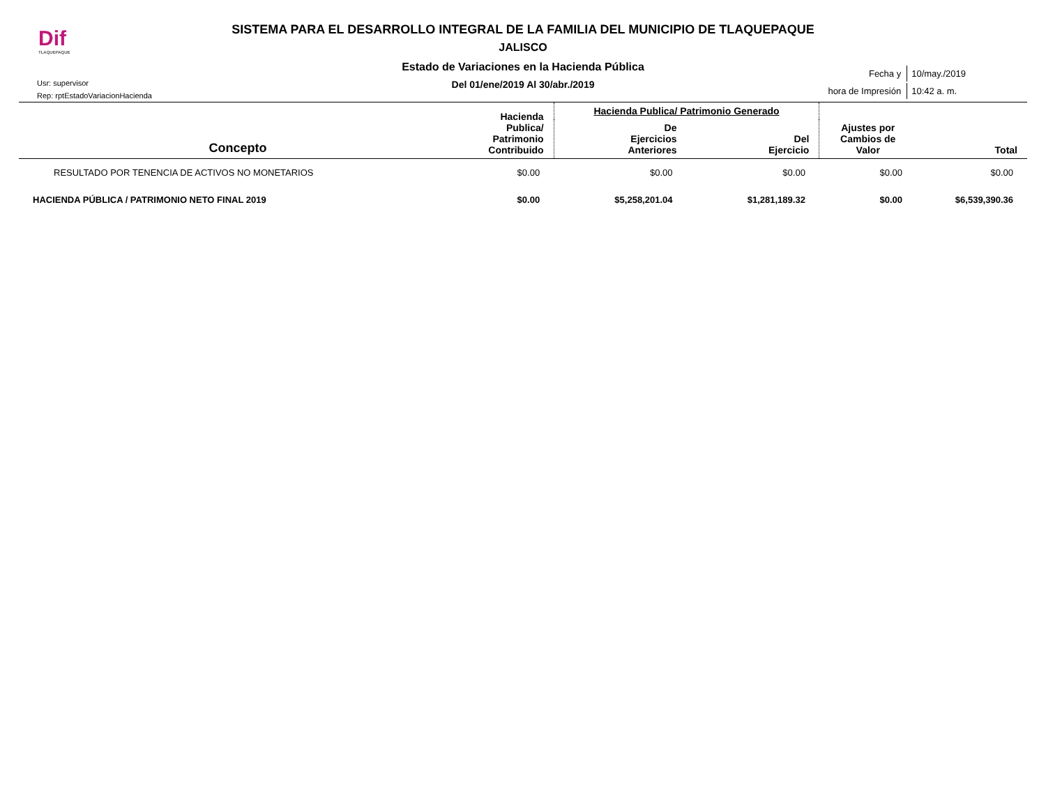Dif
TLAQUEPAQUE
SISTEMA PARA EL DESARROLLO INTEGRAL DE LA FAMILIA DEL MUNICIPIO DE TLAQUEPAQUE
JALISCO
Estado de Variaciones en la Hacienda Pública
Del 01/ene/2019 Al 30/abr./2019
Usr: supervisor
Rep: rptEstadoVariacionHacienda
| Fecha y | 10/may./2019 |
| hora de Impresión | 10:42 a. m. |
| Concepto | Hacienda Publica/ Patrimonio Contribuido | Hacienda Publica/ Patrimonio Generado | | Ajustes por Cambios de Valor | Total |
| --- | --- | --- | --- | --- | --- |
| | | De Ejercicios Anteriores | Del Ejercicio | | |
| RESULTADO POR TENENCIA DE ACTIVOS NO MONETARIOS | $0.00 | $0.00 | $0.00 | $0.00 | $0.00 |
| HACIENDA PÚBLICA / PATRIMONIO NETO FINAL 2019 | $0.00 | $5,258,201.04 | $1,281,189.32 | $0.00 | $6,539,390.36 |